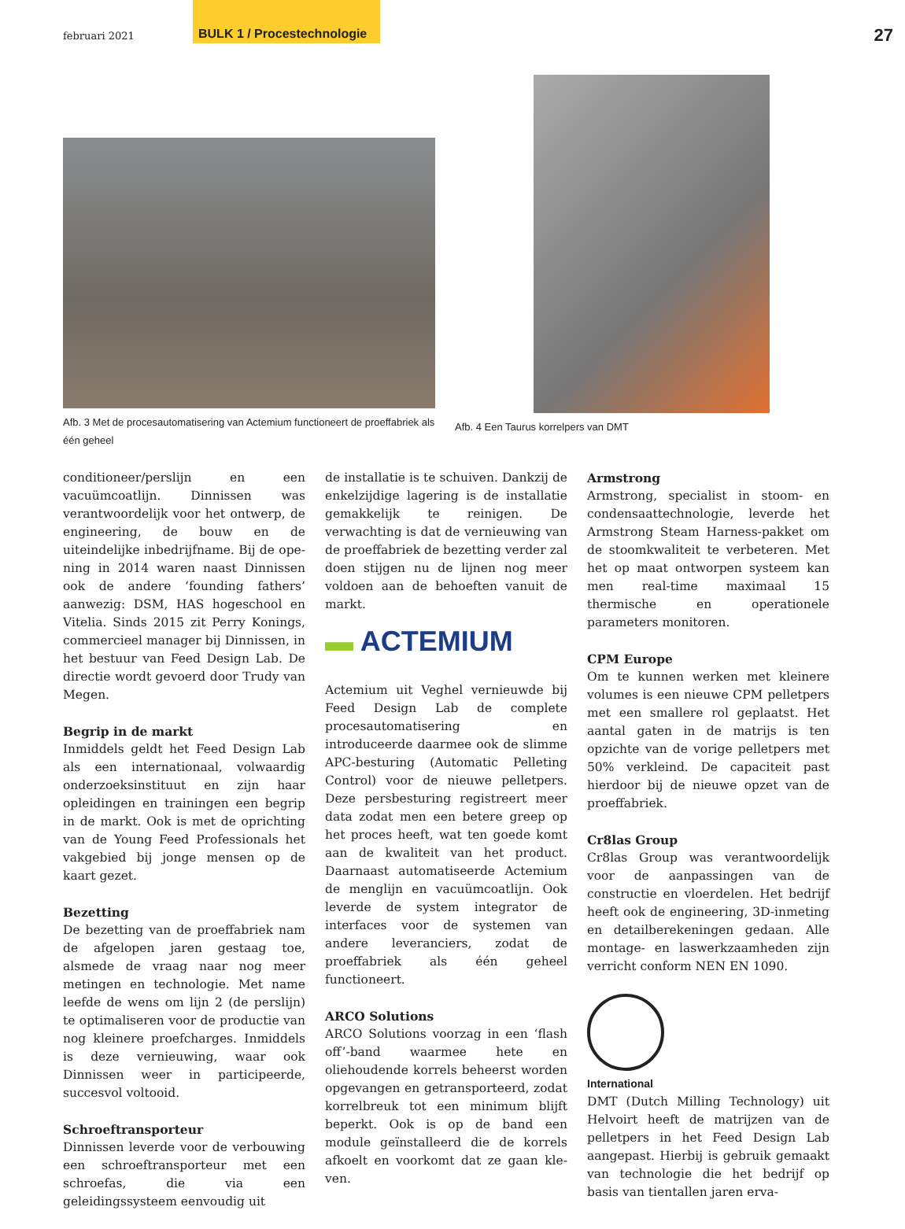februari 2021 BULK 1 / Procestechnologie 27
Afb. 3 Met de procesautomatisering van Actemium functioneert de proeffabriek als één geheel
Afb. 4 Een Taurus korrelpers van DMT
conditioneer/perslijn en een vacuümcoat­lijn. Dinnissen was verantwoordelijk voor het ontwerp, de engineering, de bouw en de uiteindelijke inbedrijfname. Bij de ope­ning in 2014 waren naast Dinnissen ook de andere ‘founding fathers’ aanwezig: DSM, HAS hogeschool en Vitelia. Sinds 2015 zit Perry Konings, commercieel manager bij Dinnissen, in het bestuur van Feed Design Lab. De directie wordt gevoerd door Trudy van Megen.
Begrip in de markt
Inmiddels geldt het Feed Design Lab als een internationaal, volwaardig onder­zoeksinstituut en zijn haar opleidingen en trainingen een begrip in de markt. Ook is met de oprichting van de Young Feed Pro­fessionals het vakgebied bij jonge mensen op de kaart gezet.
Bezetting
De bezetting van de proeffabriek nam de afgelopen jaren gestaag toe, alsmede de vraag naar nog meer metingen en techno­logie. Met name leefde de wens om lijn 2 (de perslijn) te optimaliseren voor de pro­ductie van nog kleinere proefcharges. In­middels is deze vernieuwing, waar ook Dinnissen weer in participeerde, succesvol voltooid.
Schroeftransporteur
Dinnissen leverde voor de verbouwing een schroeftransporteur met een schroefas, die via een geleidingssysteem eenvoudig uit
de installatie is te schuiven. Dankzij de en­kelzijdige lagering is de installatie gemak­kelijk te reinigen. De verwachting is dat de vernieuwing van de proeffabriek de bezet­ting verder zal doen stijgen nu de lijnen nog meer voldoen aan de behoeften vanuit de markt.
▬ ACTEMIUM
Actemium uit Veghel vernieuwde bij Feed Design Lab de complete procesautomati­sering en introduceerde daarmee ook de slimme APC-besturing (Automatic Pelle­ting Control) voor de nieuwe pelletpers. Deze persbesturing registreert meer data zodat men een betere greep op het proces heeft, wat ten goede komt aan de kwaliteit van het product. Daarnaast automatiseer­de Actemium de menglijn en vacuümcoat­lijn. Ook leverde de system integrator de interfaces voor de systemen van andere leveranciers, zodat de proeffabriek als één geheel functioneert.
ARCO Solutions
ARCO Solutions voorzag in een ‘flash off’-band waarmee hete en oliehouden­de korrels beheerst worden opgevangen en getransporteerd, zodat korrelbreuk tot een minimum blijft beperkt. Ook is op de band een module geïnstalleerd die de kor­rels afkoelt en voorkomt dat ze gaan kle­ven.
Armstrong
Armstrong, specialist in stoom- en conden­saattechnologie, leverde het Armstrong Steam Harness-pakket om de stoomkwali­teit te verbeteren. Met het op maat ontwor­pen systeem kan men real-time maximaal 15 thermische en operationele parameters monitoren.
CPM Europe
Om te kunnen werken met kleinere volu­mes is een nieuwe CPM pelletpers met een smallere rol geplaatst. Het aantal gaten in de matrijs is ten opzichte van de vorige pel­letpers met 50% verkleind. De capaciteit past hierdoor bij de nieuwe opzet van de proeffabriek.
Cr8las Group
Cr8las Group was verantwoordelijk voor de aanpassingen van de constructie en vloer­delen. Het bedrijf heeft ook de enginee­ring, 3D-inmeting en detailberekeningen gedaan. Alle montage- en laswerkzaamhe­den zijn verricht conform NEN EN 1090.
International
DMT (Dutch Milling Technology) uit Hel­voirt heeft de matrijzen van de pelletpers in het Feed Design Lab aangepast. Hierbij is gebruik gemaakt van technologie die het bedrijf op basis van tientallen jaren erva-